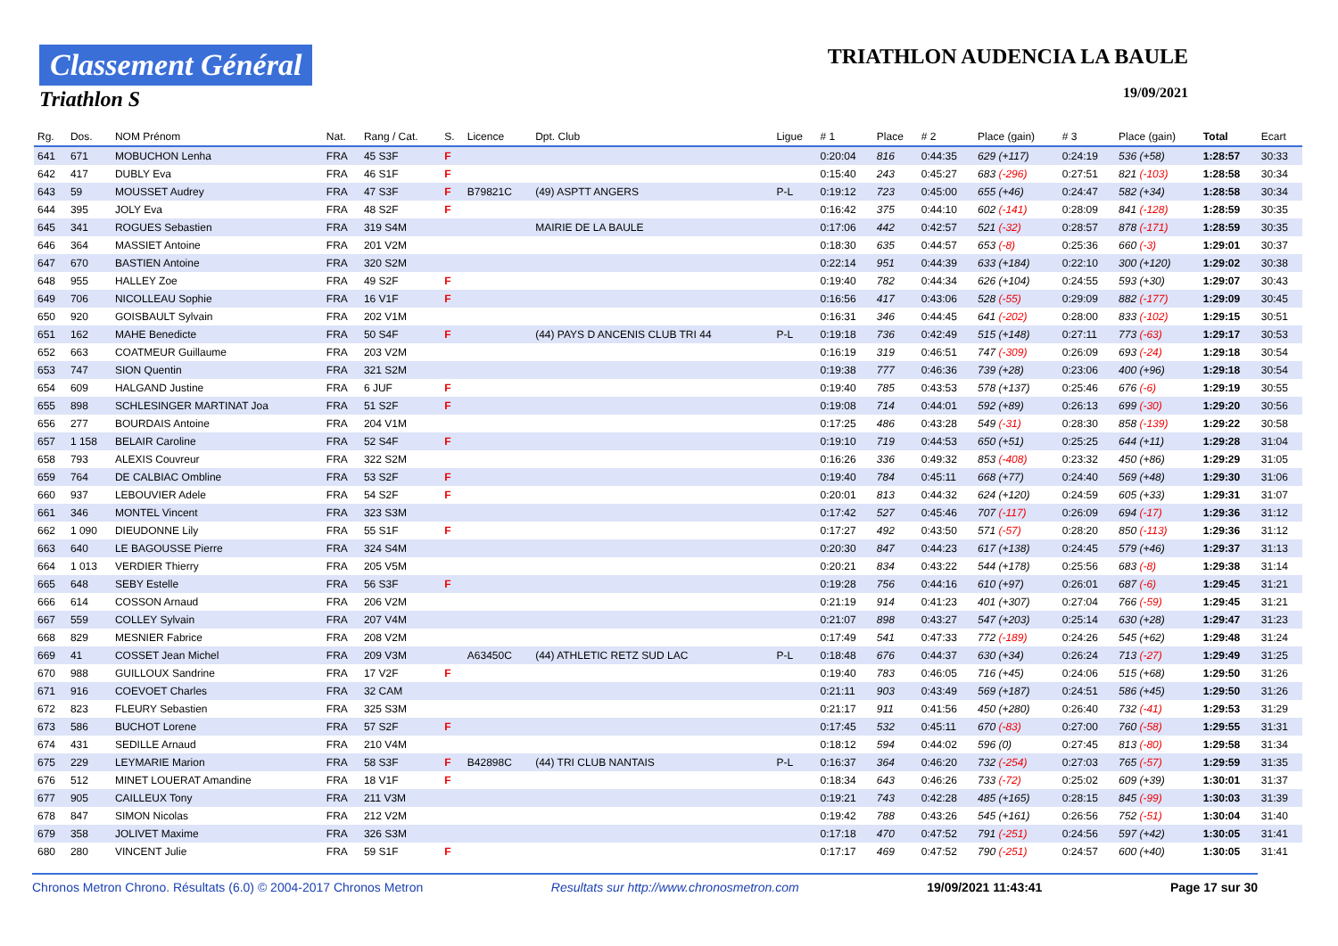Classement Général
Triathlon S
TRIATHLON AUDENCIA LA BAULE
19/09/2021
| Rg. | Dos. | NOM Prénom | Nat. | Rang / Cat. | S. | Licence | Dpt. Club | Ligue | # 1 | Place | # 2 | Place (gain) | # 3 | Place (gain) | Total | Ecart |
| --- | --- | --- | --- | --- | --- | --- | --- | --- | --- | --- | --- | --- | --- | --- | --- | --- |
| 641 | 671 | MOBUCHON Lenha | FRA | 45 S3F | F | | | | 0:20:04 | 816 | 0:44:35 | 629 (+117) | 0:24:19 | 536 (+58) | 1:28:57 | 30:33 |
| 642 | 417 | DUBLY Eva | FRA | 46 S1F | F | | | | 0:15:40 | 243 | 0:45:27 | 683 (-296) | 0:27:51 | 821 (-103) | 1:28:58 | 30:34 |
| 643 | 59 | MOUSSET Audrey | FRA | 47 S3F | F | B79821C | (49) ASPTT ANGERS | P-L | 0:19:12 | 723 | 0:45:00 | 655 (+46) | 0:24:47 | 582 (+34) | 1:28:58 | 30:34 |
| 644 | 395 | JOLY Eva | FRA | 48 S2F | F | | | | 0:16:42 | 375 | 0:44:10 | 602 (-141) | 0:28:09 | 841 (-128) | 1:28:59 | 30:35 |
| 645 | 341 | ROGUES Sebastien | FRA | 319 S4M | | | MAIRIE DE LA BAULE | | 0:17:06 | 442 | 0:42:57 | 521 (-32) | 0:28:57 | 878 (-171) | 1:28:59 | 30:35 |
| 646 | 364 | MASSIET Antoine | FRA | 201 V2M | | | | | 0:18:30 | 635 | 0:44:57 | 653 (-8) | 0:25:36 | 660 (-3) | 1:29:01 | 30:37 |
| 647 | 670 | BASTIEN Antoine | FRA | 320 S2M | | | | | 0:22:14 | 951 | 0:44:39 | 633 (+184) | 0:22:10 | 300 (+120) | 1:29:02 | 30:38 |
| 648 | 955 | HALLEY Zoe | FRA | 49 S2F | F | | | | 0:19:40 | 782 | 0:44:34 | 626 (+104) | 0:24:55 | 593 (+30) | 1:29:07 | 30:43 |
| 649 | 706 | NICOLLEAU Sophie | FRA | 16 V1F | F | | | | 0:16:56 | 417 | 0:43:06 | 528 (-55) | 0:29:09 | 882 (-177) | 1:29:09 | 30:45 |
| 650 | 920 | GOISBAULT Sylvain | FRA | 202 V1M | | | | | 0:16:31 | 346 | 0:44:45 | 641 (-202) | 0:28:00 | 833 (-102) | 1:29:15 | 30:51 |
| 651 | 162 | MAHE Benedicte | FRA | 50 S4F | F | | (44) PAYS D ANCENIS CLUB TRI 44 | P-L | 0:19:18 | 736 | 0:42:49 | 515 (+148) | 0:27:11 | 773 (-63) | 1:29:17 | 30:53 |
| 652 | 663 | COATMEUR Guillaume | FRA | 203 V2M | | | | | 0:16:19 | 319 | 0:46:51 | 747 (-309) | 0:26:09 | 693 (-24) | 1:29:18 | 30:54 |
| 653 | 747 | SION Quentin | FRA | 321 S2M | | | | | 0:19:38 | 777 | 0:46:36 | 739 (+28) | 0:23:06 | 400 (+96) | 1:29:18 | 30:54 |
| 654 | 609 | HALGAND Justine | FRA | 6 JUF | F | | | | 0:19:40 | 785 | 0:43:53 | 578 (+137) | 0:25:46 | 676 (-6) | 1:29:19 | 30:55 |
| 655 | 898 | SCHLESINGER MARTINAT Joa | FRA | 51 S2F | F | | | | 0:19:08 | 714 | 0:44:01 | 592 (+89) | 0:26:13 | 699 (-30) | 1:29:20 | 30:56 |
| 656 | 277 | BOURDAIS Antoine | FRA | 204 V1M | | | | | 0:17:25 | 486 | 0:43:28 | 549 (-31) | 0:28:30 | 858 (-139) | 1:29:22 | 30:58 |
| 657 | 1 158 | BELAIR Caroline | FRA | 52 S4F | F | | | | 0:19:10 | 719 | 0:44:53 | 650 (+51) | 0:25:25 | 644 (+11) | 1:29:28 | 31:04 |
| 658 | 793 | ALEXIS Couvreur | FRA | 322 S2M | | | | | 0:16:26 | 336 | 0:49:32 | 853 (-408) | 0:23:32 | 450 (+86) | 1:29:29 | 31:05 |
| 659 | 764 | DE CALBIAC Ombline | FRA | 53 S2F | F | | | | 0:19:40 | 784 | 0:45:11 | 668 (+77) | 0:24:40 | 569 (+48) | 1:29:30 | 31:06 |
| 660 | 937 | LEBOUVIER Adele | FRA | 54 S2F | F | | | | 0:20:01 | 813 | 0:44:32 | 624 (+120) | 0:24:59 | 605 (+33) | 1:29:31 | 31:07 |
| 661 | 346 | MONTEL Vincent | FRA | 323 S3M | | | | | 0:17:42 | 527 | 0:45:46 | 707 (-117) | 0:26:09 | 694 (-17) | 1:29:36 | 31:12 |
| 662 | 1 090 | DIEUDONNE Lily | FRA | 55 S1F | F | | | | 0:17:27 | 492 | 0:43:50 | 571 (-57) | 0:28:20 | 850 (-113) | 1:29:36 | 31:12 |
| 663 | 640 | LE BAGOUSSE Pierre | FRA | 324 S4M | | | | | 0:20:30 | 847 | 0:44:23 | 617 (+138) | 0:24:45 | 579 (+46) | 1:29:37 | 31:13 |
| 664 | 1 013 | VERDIER Thierry | FRA | 205 V5M | | | | | 0:20:21 | 834 | 0:43:22 | 544 (+178) | 0:25:56 | 683 (-8) | 1:29:38 | 31:14 |
| 665 | 648 | SEBY Estelle | FRA | 56 S3F | F | | | | 0:19:28 | 756 | 0:44:16 | 610 (+97) | 0:26:01 | 687 (-6) | 1:29:45 | 31:21 |
| 666 | 614 | COSSON Arnaud | FRA | 206 V2M | | | | | 0:21:19 | 914 | 0:41:23 | 401 (+307) | 0:27:04 | 766 (-59) | 1:29:45 | 31:21 |
| 667 | 559 | COLLEY Sylvain | FRA | 207 V4M | | | | | 0:21:07 | 898 | 0:43:27 | 547 (+203) | 0:25:14 | 630 (+28) | 1:29:47 | 31:23 |
| 668 | 829 | MESNIER Fabrice | FRA | 208 V2M | | | | | 0:17:49 | 541 | 0:47:33 | 772 (-189) | 0:24:26 | 545 (+62) | 1:29:48 | 31:24 |
| 669 | 41 | COSSET Jean Michel | FRA | 209 V3M | | A63450C | (44) ATHLETIC RETZ SUD LAC | P-L | 0:18:48 | 676 | 0:44:37 | 630 (+34) | 0:26:24 | 713 (-27) | 1:29:49 | 31:25 |
| 670 | 988 | GUILLOUX Sandrine | FRA | 17 V2F | F | | | | 0:19:40 | 783 | 0:46:05 | 716 (+45) | 0:24:06 | 515 (+68) | 1:29:50 | 31:26 |
| 671 | 916 | COEVOET Charles | FRA | 32 CAM | | | | | 0:21:11 | 903 | 0:43:49 | 569 (+187) | 0:24:51 | 586 (+45) | 1:29:50 | 31:26 |
| 672 | 823 | FLEURY Sebastien | FRA | 325 S3M | | | | | 0:21:17 | 911 | 0:41:56 | 450 (+280) | 0:26:40 | 732 (-41) | 1:29:53 | 31:29 |
| 673 | 586 | BUCHOT Lorene | FRA | 57 S2F | F | | | | 0:17:45 | 532 | 0:45:11 | 670 (-83) | 0:27:00 | 760 (-58) | 1:29:55 | 31:31 |
| 674 | 431 | SEDILLE Arnaud | FRA | 210 V4M | | | | | 0:18:12 | 594 | 0:44:02 | 596 (0) | 0:27:45 | 813 (-80) | 1:29:58 | 31:34 |
| 675 | 229 | LEYMARIE Marion | FRA | 58 S3F | F | B42898C | (44) TRI CLUB NANTAIS | P-L | 0:16:37 | 364 | 0:46:20 | 732 (-254) | 0:27:03 | 765 (-57) | 1:29:59 | 31:35 |
| 676 | 512 | MINET LOUERAT Amandine | FRA | 18 V1F | F | | | | 0:18:34 | 643 | 0:46:26 | 733 (-72) | 0:25:02 | 609 (+39) | 1:30:01 | 31:37 |
| 677 | 905 | CAILLEUX Tony | FRA | 211 V3M | | | | | 0:19:21 | 743 | 0:42:28 | 485 (+165) | 0:28:15 | 845 (-99) | 1:30:03 | 31:39 |
| 678 | 847 | SIMON Nicolas | FRA | 212 V2M | | | | | 0:19:42 | 788 | 0:43:26 | 545 (+161) | 0:26:56 | 752 (-51) | 1:30:04 | 31:40 |
| 679 | 358 | JOLIVET Maxime | FRA | 326 S3M | | | | | 0:17:18 | 470 | 0:47:52 | 791 (-251) | 0:24:56 | 597 (+42) | 1:30:05 | 31:41 |
| 680 | 280 | VINCENT Julie | FRA | 59 S1F | F | | | | 0:17:17 | 469 | 0:47:52 | 790 (-251) | 0:24:57 | 600 (+40) | 1:30:05 | 31:41 |
Chronos Metron Chrono. Résultats (6.0) © 2004-2017 Chronos Metron Resultats sur http://www.chronosmetron.com 19/09/2021 11:43:41 Page 17 sur 30